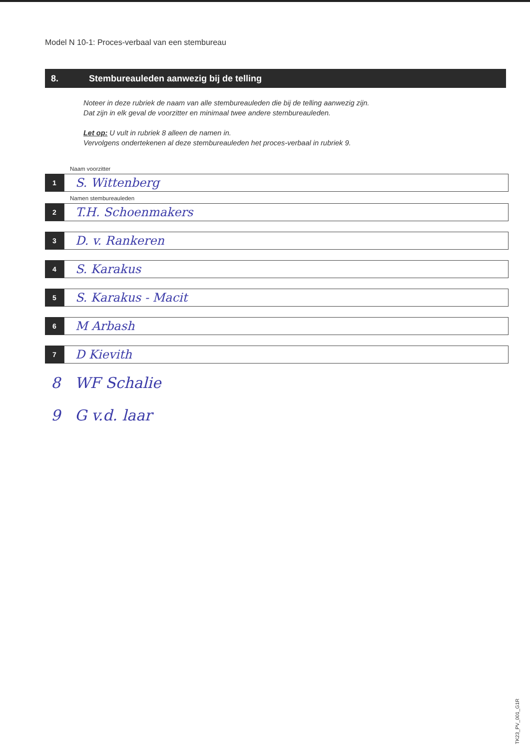Model N 10-1: Proces-verbaal van een stembureau
8. Stembureauleden aanwezig bij de telling
Noteer in deze rubriek de naam van alle stembureauleden die bij de telling aanwezig zijn.
Dat zijn in elk geval de voorzitter en minimaal twee andere stembureauleden.
Let op: U vult in rubriek 8 alleen de namen in.
Vervolgens ondertekenen al deze stembureauleden het proces-verbaal in rubriek 9.
Naam voorzitter
1
S. Wittenberg
Namen stembureauleden
2
T.H. Schoenmakers
3
D. v. Rankeren
4
S. Karakus
5
S. Karakus - Macit
6
M Arbash
7
D Kievith
8 WF Schalie
9 G v.d. laar
TK23_PV_001_G1R